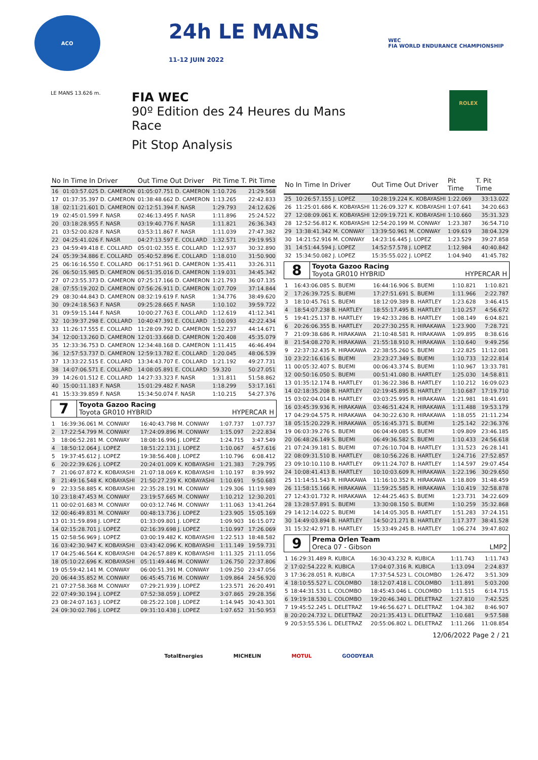ACO
24h LE MANS
11-12 JUIN 2022
WEC
FIA WORLD ENDURANCE CHAMPIONSHIP
LE MANS 13.626 m.
FIA WEC
90º Edition des 24 Heures du Mans
Race
Pit Stop Analysis
ROLEX
| No | In Time In Driver | Out Time Out Driver | Pit Time | T. Pit Time |
| --- | --- | --- | --- | --- |
| 16 | 01:03:57.025 D. CAMERON | 01:05:07.751 D. CAMERON | 1:10.726 | 21:29.568 |
| 17 | 01:37:35.397 D. CAMERON | 01:38:48.662 D. CAMERON | 1:13.265 | 22:42.833 |
| 18 | 02:11:21.601 D. CAMERON | 02:12:51.394 F. NASR | 1:29.793 | 24:12.626 |
| 19 | 02:45:01.599 F. NASR | 02:46:13.495 F. NASR | 1:11.896 | 25:24.522 |
| 20 | 03:18:28.955 F. NASR | 03:19:40.776 F. NASR | 1:11.821 | 26:36.343 |
| 21 | 03:52:00.828 F. NASR | 03:53:11.867 F. NASR | 1:11.039 | 27:47.382 |
| 22 | 04:25:41.026 F. NASR | 04:27:13.597 E. COLLARD | 1:32.571 | 29:19.953 |
| 23 | 04:59:49.418 E. COLLARD | 05:01:02.355 E. COLLARD | 1:12.937 | 30:32.890 |
| 24 | 05:39:34.886 E. COLLARD | 05:40:52.896 E. COLLARD | 1:18.010 | 31:50.900 |
| 25 | 06:16:16.550 E. COLLARD | 06:17:51.961 D. CAMERON | 1:35.411 | 33:26.311 |
| 26 | 06:50:15.985 D. CAMERON | 06:51:35.016 D. CAMERON | 1:19.031 | 34:45.342 |
| 27 | 07:23:55.373 D. CAMERON | 07:25:17.166 D. CAMERON | 1:21.793 | 36:07.135 |
| 28 | 07:55:19.202 D. CAMERON | 07:56:26.911 D. CAMERON | 1:07.709 | 37:14.844 |
| 29 | 08:30:44.843 D. CAMERON | 08:32:19.619 F. NASR | 1:34.776 | 38:49.620 |
| 30 | 09:24:18.563 F. NASR | 09:25:28.665 F. NASR | 1:10.102 | 39:59.722 |
| 31 | 09:59:15.144 F. NASR | 10:00:27.763 E. COLLARD | 1:12.619 | 41:12.341 |
| 32 | 10:39:37.298 E. COLLARD | 10:40:47.391 E. COLLARD | 1:10.093 | 42:22.434 |
| 33 | 11:26:17.555 E. COLLARD | 11:28:09.792 D. CAMERON | 1:52.237 | 44:14.671 |
| 34 | 12:00:13.260 D. CAMERON | 12:01:33.668 D. CAMERON | 1:20.408 | 45:35.079 |
| 35 | 12:33:36.753 D. CAMERON | 12:34:48.168 D. CAMERON | 1:11.415 | 46:46.494 |
| 36 | 12:57:53.737 D. CAMERON | 12:59:13.782 E. COLLARD | 1:20.045 | 48:06.539 |
| 37 | 13:33:22.515 E. COLLARD | 13:34:43.707 E. COLLARD | 1:21.192 | 49:27.731 |
| 38 | 14:07:06.571 E. COLLARD | 14:08:05.891 E. COLLARD | 59.320 | 50:27.051 |
| 39 | 14:26:01.512 E. COLLARD | 14:27:33.323 F. NASR | 1:31.811 | 51:58.862 |
| 40 | 15:00:11.183 F. NASR | 15:01:29.482 F. NASR | 1:18.299 | 53:17.161 |
| 41 | 15:33:39.859 F. NASR | 15:34:50.074 F. NASR | 1:10.215 | 54:27.376 |
7
Toyota Gazoo Racing
Toyota GR010 HYBRID HYPERCAR H
| 1 | 16:39:36.061 M. CONWAY | 16:40:43.798 M. CONWAY | 1:07.737 | 1:07.737 |
| 2 | 17:22:54.799 M. CONWAY | 17:24:09.896 M. CONWAY | 1:15.097 | 2:22.834 |
| 3 | 18:06:52.281 M. CONWAY | 18:08:16.996 J. LOPEZ | 1:24.715 | 3:47.549 |
| 4 | 18:50:12.064 J. LOPEZ | 18:51:22.131 J. LOPEZ | 1:10.067 | 4:57.616 |
| 5 | 19:37:45.612 J. LOPEZ | 19:38:56.408 J. LOPEZ | 1:10.796 | 6:08.412 |
| 6 | 20:22:39.626 J. LOPEZ | 20:24:01.009 K. KOBAYASHI | 1:21.383 | 7:29.795 |
| 7 | 21:06:07.872 K. KOBAYASHI | 21:07:18.069 K. KOBAYASHI | 1:10.197 | 8:39.992 |
| 8 | 21:49:16.548 K. KOBAYASHI | 21:50:27.239 K. KOBAYASHI | 1:10.691 | 9:50.683 |
| 9 | 22:33:58.885 K. KOBAYASHI | 22:35:28.191 M. CONWAY | 1:29.306 | 11:19.989 |
| 10 | 23:18:47.453 M. CONWAY | 23:19:57.665 M. CONWAY | 1:10.212 | 12:30.201 |
| 11 | 00:02:01.683 M. CONWAY | 00:03:12.746 M. CONWAY | 1:11.063 | 13:41.264 |
| 12 | 00:46:49.831 M. CONWAY | 00:48:13.736 J. LOPEZ | 1:23.905 | 15:05.169 |
| 13 | 01:31:59.898 J. LOPEZ | 01:33:09.801 J. LOPEZ | 1:09.903 | 16:15.072 |
| 14 | 02:15:28.701 J. LOPEZ | 02:16:39.698 J. LOPEZ | 1:10.997 | 17:26.069 |
| 15 | 02:58:56.969 J. LOPEZ | 03:00:19.482 K. KOBAYASHI | 1:22.513 | 18:48.582 |
| 16 | 03:42:30.947 K. KOBAYASHI | 03:43:42.096 K. KOBAYASHI | 1:11.149 | 19:59.731 |
| 17 | 04:25:46.564 K. KOBAYASHI | 04:26:57.889 K. KOBAYASHI | 1:11.325 | 21:11.056 |
| 18 | 05:10:22.696 K. KOBAYASHI | 05:11:49.446 M. CONWAY | 1:26.750 | 22:37.806 |
| 19 | 05:59:42.141 M. CONWAY | 06:00:51.391 M. CONWAY | 1:09.250 | 23:47.056 |
| 20 | 06:44:35.852 M. CONWAY | 06:45:45.716 M. CONWAY | 1:09.864 | 24:56.920 |
| 21 | 07:27:58.368 M. CONWAY | 07:29:21.939 J. LOPEZ | 1:23.571 | 26:20.491 |
| 22 | 07:49:30.194 J. LOPEZ | 07:52:38.059 J. LOPEZ | 3:07.865 | 29:28.356 |
| 23 | 08:24:07.163 J. LOPEZ | 08:25:22.108 J. LOPEZ | 1:14.945 | 30:43.301 |
| 24 | 09:30:02.786 J. LOPEZ | 09:31:10.438 J. LOPEZ | 1:07.652 | 31:50.953 |
| No | In Time In Driver | Out Time Out Driver | Pit Time | T. Pit Time |
| --- | --- | --- | --- | --- |
| 25 | 10:26:57.155 J. LOPEZ | 10:28:19.224 K. KOBAYASHI | 1:22.069 | 33:13.022 |
| 26 | 11:25:01.686 K. KOBAYASHI | 11:26:09.327 K. KOBAYASHI | 1:07.641 | 34:20.663 |
| 27 | 12:08:09.061 K. KOBAYASHI | 12:09:19.721 K. KOBAYASHI | 1:10.660 | 35:31.323 |
| 28 | 12:52:56.812 K. KOBAYASHI | 12:54:20.199 M. CONWAY | 1:23.387 | 36:54.710 |
| 29 | 13:38:41.342 M. CONWAY | 13:39:50.961 M. CONWAY | 1:09.619 | 38:04.329 |
| 30 | 14:21:52.916 M. CONWAY | 14:23:16.445 J. LOPEZ | 1:23.529 | 39:27.858 |
| 31 | 14:51:44.594 J. LOPEZ | 14:52:57.578 J. LOPEZ | 1:12.984 | 40:40.842 |
| 32 | 15:34:50.082 J. LOPEZ | 15:35:55.022 J. LOPEZ | 1:04.940 | 41:45.782 |
8
Toyota Gazoo Racing
Toyota GR010 HYBRID HYPERCAR H
| 1 | 16:43:06.085 S. BUEMI | 16:44:16.906 S. BUEMI | 1:10.821 | 1:10.821 |
| 2 | 17:26:39.725 S. BUEMI | 17:27:51.691 S. BUEMI | 1:11.966 | 2:22.787 |
| 3 | 18:10:45.761 S. BUEMI | 18:12:09.389 B. HARTLEY | 1:23.628 | 3:46.415 |
| 4 | 18:54:07.238 B. HARTLEY | 18:55:17.495 B. HARTLEY | 1:10.257 | 4:56.672 |
| 5 | 19:41:25.137 B. HARTLEY | 19:42:33.286 B. HARTLEY | 1:08.149 | 6:04.821 |
| 6 | 20:26:06.355 B. HARTLEY | 20:27:30.255 R. HIRAKAWA | 1:23.900 | 7:28.721 |
| 7 | 21:09:38.686 R. HIRAKAWA | 21:10:48.581 R. HIRAKAWA | 1:09.895 | 8:38.616 |
| 8 | 21:54:08.270 R. HIRAKAWA | 21:55:18.910 R. HIRAKAWA | 1:10.640 | 9:49.256 |
| 9 | 22:37:32.435 R. HIRAKAWA | 22:38:55.260 S. BUEMI | 1:22.825 | 11:12.081 |
| 10 | 23:22:16.616 S. BUEMI | 23:23:27.349 S. BUEMI | 1:10.733 | 12:22.814 |
| 11 | 00:05:32.407 S. BUEMI | 00:06:43.374 S. BUEMI | 1:10.967 | 13:33.781 |
| 12 | 00:50:16.050 S. BUEMI | 00:51:41.080 B. HARTLEY | 1:25.030 | 14:58.811 |
| 13 | 01:35:12.174 B. HARTLEY | 01:36:22.386 B. HARTLEY | 1:10.212 | 16:09.023 |
| 14 | 02:18:35.208 B. HARTLEY | 02:19:45.895 B. HARTLEY | 1:10.687 | 17:19.710 |
| 15 | 03:02:04.014 B. HARTLEY | 03:03:25.995 R. HIRAKAWA | 1:21.981 | 18:41.691 |
| 16 | 03:45:39.936 R. HIRAKAWA | 03:46:51.424 R. HIRAKAWA | 1:11.488 | 19:53.179 |
| 17 | 04:29:04.575 R. HIRAKAWA | 04:30:22.630 R. HIRAKAWA | 1:18.055 | 21:11.234 |
| 18 | 05:15:20.229 R. HIRAKAWA | 05:16:45.371 S. BUEMI | 1:25.142 | 22:36.376 |
| 19 | 06:03:39.276 S. BUEMI | 06:04:49.085 S. BUEMI | 1:09.809 | 23:46.185 |
| 20 | 06:48:26.149 S. BUEMI | 06:49:36.582 S. BUEMI | 1:10.433 | 24:56.618 |
| 21 | 07:24:39.181 S. BUEMI | 07:26:10.704 B. HARTLEY | 1:31.523 | 26:28.141 |
| 22 | 08:09:31.510 B. HARTLEY | 08:10:56.226 B. HARTLEY | 1:24.716 | 27:52.857 |
| 23 | 09:10:10.110 B. HARTLEY | 09:11:24.707 B. HARTLEY | 1:14.597 | 29:07.454 |
| 24 | 10:08:41.413 B. HARTLEY | 10:10:03.609 R. HIRAKAWA | 1:22.196 | 30:29.650 |
| 25 | 11:14:51.543 R. HIRAKAWA | 11:16:10.352 R. HIRAKAWA | 1:18.809 | 31:48.459 |
| 26 | 11:58:15.166 R. HIRAKAWA | 11:59:25.585 R. HIRAKAWA | 1:10.419 | 32:58.878 |
| 27 | 12:43:01.732 R. HIRAKAWA | 12:44:25.463 S. BUEMI | 1:23.731 | 34:22.609 |
| 28 | 13:28:57.891 S. BUEMI | 13:30:08.150 S. BUEMI | 1:10.259 | 35:32.868 |
| 29 | 14:12:14.022 S. BUEMI | 14:14:05.305 B. HARTLEY | 1:51.283 | 37:24.151 |
| 30 | 14:49:03.894 B. HARTLEY | 14:50:21.271 B. HARTLEY | 1:17.377 | 38:41.528 |
| 31 | 15:32:42.971 B. HARTLEY | 15:33:49.245 B. HARTLEY | 1:06.274 | 39:47.802 |
9
Prema Orlen Team
Oreca 07 - Gibson LMP2
| 1 | 16:29:31.489 R. KUBICA | 16:30:43.232 R. KUBICA | 1:11.743 | 1:11.743 |
| 2 | 17:02:54.222 R. KUBICA | 17:04:07.316 R. KUBICA | 1:13.094 | 2:24.837 |
| 3 | 17:36:28.051 R. KUBICA | 17:37:54.523 L. COLOMBO | 1:26.472 | 3:51.309 |
| 4 | 18:10:55.527 L. COLOMBO | 18:12:07.418 L. COLOMBO | 1:11.891 | 5:03.200 |
| 5 | 18:44:31.531 L. COLOMBO | 18:45:43.046 L. COLOMBO | 1:11.515 | 6:14.715 |
| 6 | 19:19:18.530 L. COLOMBO | 19:20:46.340 L. DELETRAZ | 1:27.810 | 7:42.525 |
| 7 | 19:45:52.245 L. DELETRAZ | 19:46:56.627 L. DELETRAZ | 1:04.382 | 8:46.907 |
| 8 | 20:20:24.732 L. DELETRAZ | 20:21:35.413 L. DELETRAZ | 1:10.681 | 9:57.588 |
| 9 | 20:53:55.536 L. DELETRAZ | 20:55:06.802 L. DELETRAZ | 1:11.266 | 11:08.854 |
12/06/2022 Page 2 / 21
TotalEnergies MICHELIN MOTUL GOODYEAR